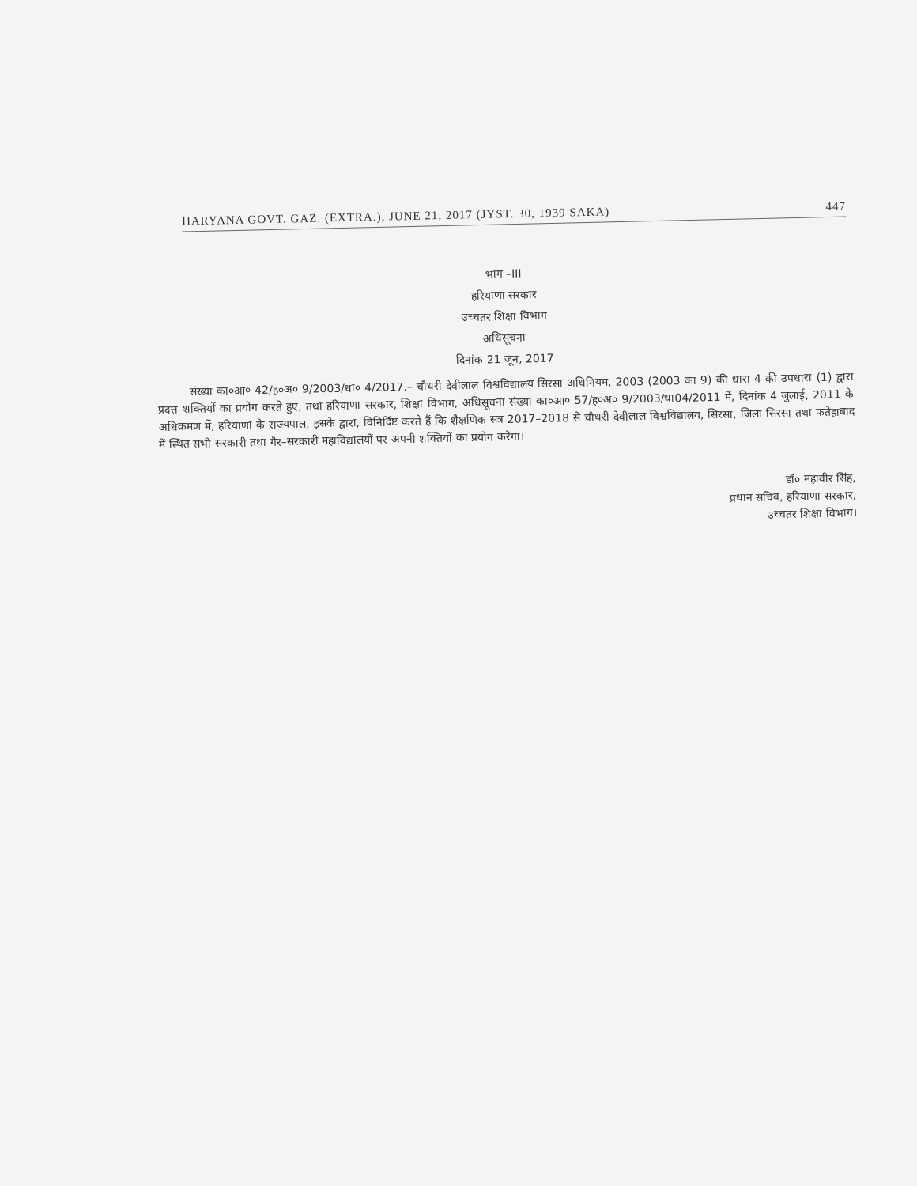HARYANA GOVT. GAZ. (EXTRA.), JUNE 21, 2017 (JYST. 30, 1939 SAKA) 447
भाग –III
हरियाणा सरकार
उच्चतर शिक्षा विभाग
अधिसूचना
दिनांक 21 जून, 2017
संख्या का०आ० 42/ह०अ० 9/2003/धा० 4/2017.– चौधरी देवीलाल विश्वविद्यालय सिरसा अधिनियम, 2003 (2003 का 9) की धारा 4 की उपधारा (1) द्वारा प्रदत्त शक्तियों का प्रयोग करते हुए, तथा हरियाणा सरकार, शिक्षा विभाग, अधिसूचना संख्या का०आ० 57/ह०अ० 9/2003/धा04/2011 में, दिनांक 4 जुलाई, 2011 के अधिक्रमण में, हरियाणा के राज्यपाल, इसके द्वारा, विनिर्दिष्ट करते हैं कि शैक्षणिक सत्र 2017–2018 से चौधरी देवीलाल विश्वविद्यालय, सिरसा, जिला सिरसा तथा फतेहाबाद में स्थित सभी सरकारी तथा गैर–सरकारी महाविद्यालयों पर अपनी शक्तियों का प्रयोग करेगा।
डॉ० महावीर सिंह,
प्रधान सचिव, हरियाणा सरकार,
उच्चतर शिक्षा विभाग।